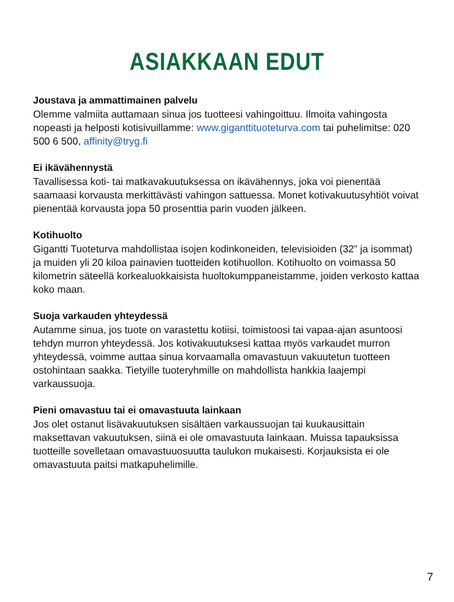ASIAKKAAN EDUT
Joustava ja ammattimainen palvelu
Olemme valmiita auttamaan sinua jos tuotteesi vahingoittuu. Ilmoita vahingosta nopeasti ja helposti kotisivuillamme: www.giganttituoteturva.com tai puhelimitse: 020 500 6 500, affinity@tryg.fi
Ei ikävähennystä
Tavallisessa koti- tai matkavakuutuksessa on ikävähennys, joka voi pienentää saamaasi korvausta merkittävästi vahingon sattuessa. Monet kotivakuutusyhtiöt voivat pienentää korvausta jopa 50 prosenttia parin vuoden jälkeen.
Kotihuolto
Gigantti Tuoteturva mahdollistaa isojen kodinkoneiden, televisioiden (32” ja isommat) ja muiden yli 20 kiloa painavien tuotteiden kotihuollon. Kotihuolto on voimassa 50 kilometrin säteellä korkealuokkaisista huoltokumppaneistamme, joiden verkosto kattaa koko maan.
Suoja varkauden yhteydessä
Autamme sinua, jos tuote on varastettu kotiisi, toimistoosi tai vapaa-ajan asuntoosi tehdyn murron yhteydessä. Jos kotivakuutuksesi kattaa myös varkaudet murron yhteydessä, voimme auttaa sinua korvaamalla omavastuun vakuutetun tuotteen ostohintaan saakka. Tietyille tuoteryhmille on mahdollista hankkia laajempi varkaussuoja.
Pieni omavastuu tai ei omavastuuta lainkaan
Jos olet ostanut lisävakuutuksen sisältäen varkaussuojan tai kuukausittain maksettavan vakuutuksen, siinä ei ole omavastuuta lainkaan. Muissa tapauksissa tuotteille sovelletaan omavastuuosuutta taulukon mukaisesti. Korjauksista ei ole omavastuuta paitsi matkapuhelimille.
7